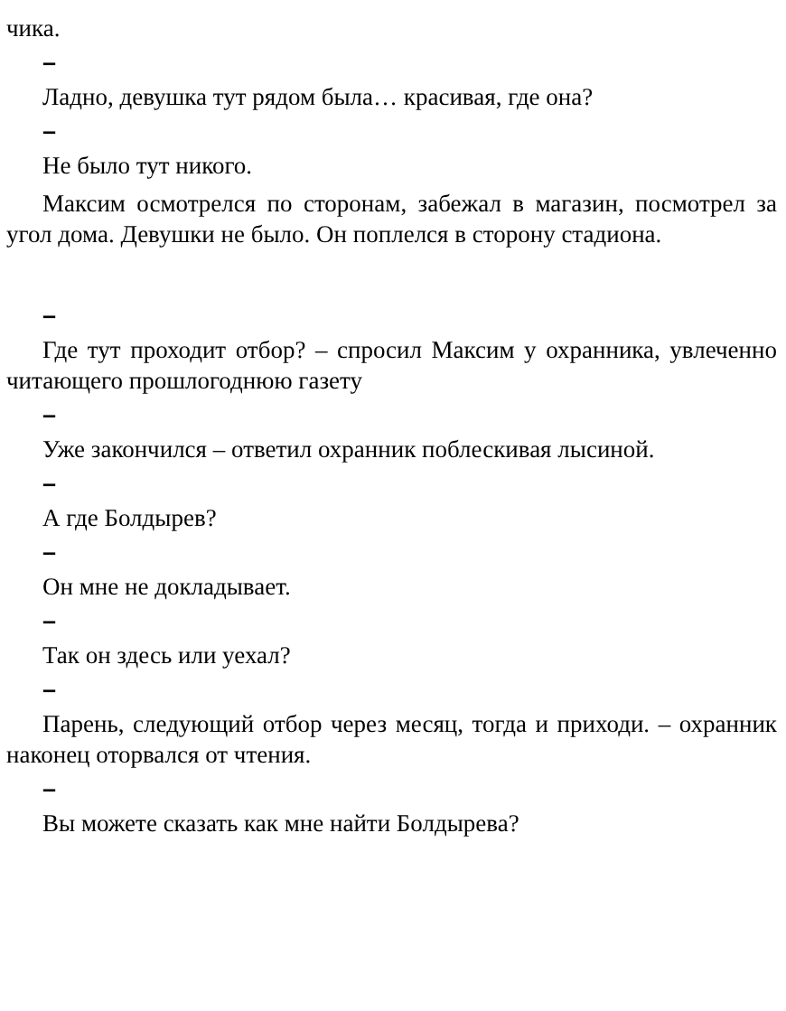чика.
–
Ладно, девушка тут рядом была… красивая, где она?
–
Не было тут никого.
Максим осмотрелся по сторонам, забежал в магазин, посмотрел за угол дома. Девушки не было. Он поплелся в сторону стадиона.
–
Где тут проходит отбор? – спросил Максим у охранника, увлеченно читающего прошлогоднюю газету
–
Уже закончился – ответил охранник поблескивая лысиной.
–
А где Болдырев?
–
Он мне не докладывает.
–
Так он здесь или уехал?
–
Парень, следующий отбор через месяц, тогда и приходи. – охранник наконец оторвался от чтения.
–
Вы можете сказать как мне найти Болдырева?